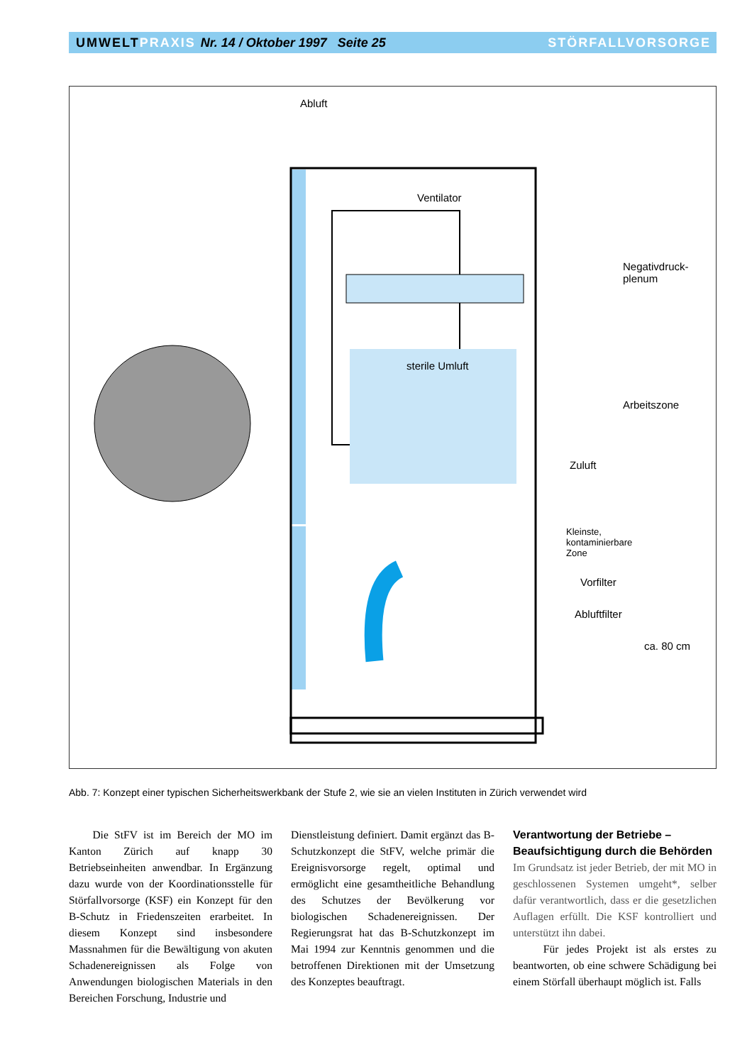UMWELTPRAXIS Nr. 14 / Oktober 1997 Seite 25
STÖRFALLVORSORGE
Abluft
Ventilator
Negativdruck-
plenum
sterile Umluft
Arbeitszone
Zuluft
Kleinste,
kontaminierbare
Zone
Vorfilter
Abluftfilter
ca. 80 cm
Abb. 7: Konzept einer typischen Sicherheitswerkbank der Stufe 2, wie sie an vielen Instituten in Zürich verwendet wird
Die StFV ist im Bereich der MO im Kanton Zürich auf knapp 30 Betriebseinheiten anwendbar. In Ergänzung dazu wurde von der Koordinationsstelle für Störfallvorsorge (KSF) ein Konzept für den B-Schutz in Friedenszeiten erarbeitet. In diesem Konzept sind insbesondere Massnahmen für die Bewältigung von akuten Schadenereignissen als Folge von Anwendungen biologischen Materials in den Bereichen Forschung, Industrie und
Dienstleistung definiert. Damit ergänzt das B-Schutzkonzept die StFV, welche primär die Ereignisvorsorge regelt, optimal und ermöglicht eine gesamtheitliche Behandlung des Schutzes der Bevölkerung vor biologischen Schadenereignissen. Der Regierungsrat hat das B-Schutzkonzept im Mai 1994 zur Kenntnis genommen und die betroffenen Direktionen mit der Umsetzung des Konzeptes beauftragt.
Verantwortung der Betriebe –
Beaufsichtigung durch die Behörden
Im Grundsatz ist jeder Betrieb, der mit MO in geschlossenen Systemen umgeht*, selber dafür verantwortlich, dass er die gesetzlichen Auflagen erfüllt. Die KSF kontrolliert und unterstützt ihn dabei.
Für jedes Projekt ist als erstes zu beantworten, ob eine schwere Schädigung bei einem Störfall überhaupt möglich ist. Falls